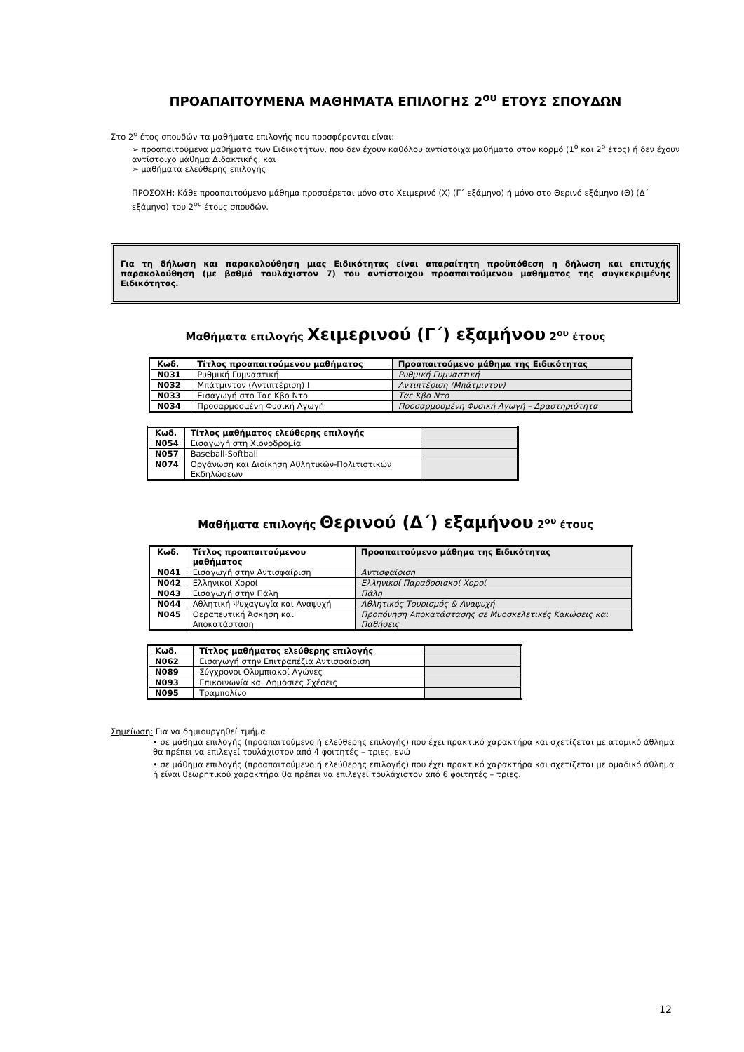ΠΡΟΑΠΑΙΤΟΥΜΕΝΑ ΜΑΘΗΜΑΤΑ ΕΠΙΛΟΓΗΣ 2<sup>ου</sup> ΕΤΟΥΣ ΣΠΟΥΔΩΝ
Στο 2<sup>ο</sup> έτος σπουδών τα μαθήματα επιλογής που προσφέρονται είναι:
➢ προαπαιτούμενα μαθήματα των Ειδικοτήτων, που δεν έχουν καθόλου αντίστοιχα μαθήματα στον κορμό (1<sup>ο</sup> και 2<sup>ο</sup> έτος) ή δεν έχουν αντίστοιχο μάθημα Διδακτικής, και
➢ μαθήματα ελεύθερης επιλογής
ΠΡΟΣΟΧΗ: Κάθε προαπαιτούμενο μάθημα προσφέρεται μόνο στο Χειμερινό (Χ) (Γ΄ εξάμηνο) ή μόνο στο Θερινό εξάμηνο (Θ) (Δ΄ εξάμηνο) του 2<sup>ου</sup> έτους σπουδών.
Για τη δήλωση και παρακολούθηση μιας Ειδικότητας είναι απαραίτητη προϋπόθεση η δήλωση και επιτυχής παρακολούθηση (με βαθμό τουλάχιστον 7) του αντίστοιχου προαπαιτούμενου μαθήματος της συγκεκριμένης Ειδικότητας.
Μαθήματα επιλογής Χειμερινού (Γ΄) εξαμήνου 2<sup>ου</sup> έτους
| Κωδ. | Τίτλος προαπαιτούμενου μαθήματος | Προαπαιτούμενο μάθημα της Ειδικότητας |
| --- | --- | --- |
| Ν031 | Ρυθμική Γυμναστική | Ρυθμική Γυμναστική |
| Ν032 | Μπάτμιντον (Αντιπτέριση) Ι | Αντιπτέριση (Μπάτμιντον) |
| Ν033 | Εισαγωγή στο Ταε Κβο Ντο | Ταε Κβο Ντο |
| Ν034 | Προσαρμοσμένη Φυσική Αγωγή | Προσαρμοσμένη Φυσική Αγωγή – Δραστηριότητα |
| Κωδ. | Τίτλος μαθήματος ελεύθερης επιλογής | |
| Ν054 | Εισαγωγή στη Χιονοδρομία | |
| Ν057 | Baseball-Softball | |
| Ν074 | Οργάνωση και Διοίκηση Αθλητικών-Πολιτιστικών Εκδηλώσεων | |
Μαθήματα επιλογής Θερινού (Δ΄) εξαμήνου 2<sup>ου</sup> έτους
| Κωδ. | Τίτλος προαπαιτούμενου μαθήματος | Προαπαιτούμενο μάθημα της Ειδικότητας |
| --- | --- | --- |
| Ν041 | Εισαγωγή στην Αντισφαίριση | Αντισφαίριση |
| Ν042 | Ελληνικοί Χοροί | Ελληνικοί Παραδοσιακοί Χοροί |
| Ν043 | Εισαγωγή στην Πάλη | Πάλη |
| Ν044 | Αθλητική Ψυχαγωγία και Αναψυχή | Αθλητικός Τουρισμός & Αναψυχή |
| Ν045 | Θεραπευτική Άσκηση και Αποκατάσταση | Προπόνηση Αποκατάστασης σε Μυοσκελετικές Κακώσεις και Παθήσεις |
| Κωδ. | Τίτλος μαθήματος ελεύθερης επιλογής | |
| Ν062 | Εισαγωγή στην Επιτραπέζια Αντισφαίριση | |
| Ν089 | Σύγχρονοι Ολυμπιακοί Αγώνες | |
| Ν093 | Επικοινωνία και Δημόσιες Σχέσεις | |
| Ν095 | Τραμπολίνο | |
Σημείωση: Για να δημιουργηθεί τμήμα
• σε μάθημα επιλογής (προαπαιτούμενο ή ελεύθερης επιλογής) που έχει πρακτικό χαρακτήρα και σχετίζεται με ατομικό άθλημα θα πρέπει να επιλεγεί τουλάχιστον από 4 φοιτητές – τριες, ενώ
• σε μάθημα επιλογής (προαπαιτούμενο ή ελεύθερης επιλογής) που έχει πρακτικό χαρακτήρα και σχετίζεται με ομαδικό άθλημα ή είναι θεωρητικού χαρακτήρα θα πρέπει να επιλεγεί τουλάχιστον από 6 φοιτητές – τριες.
12